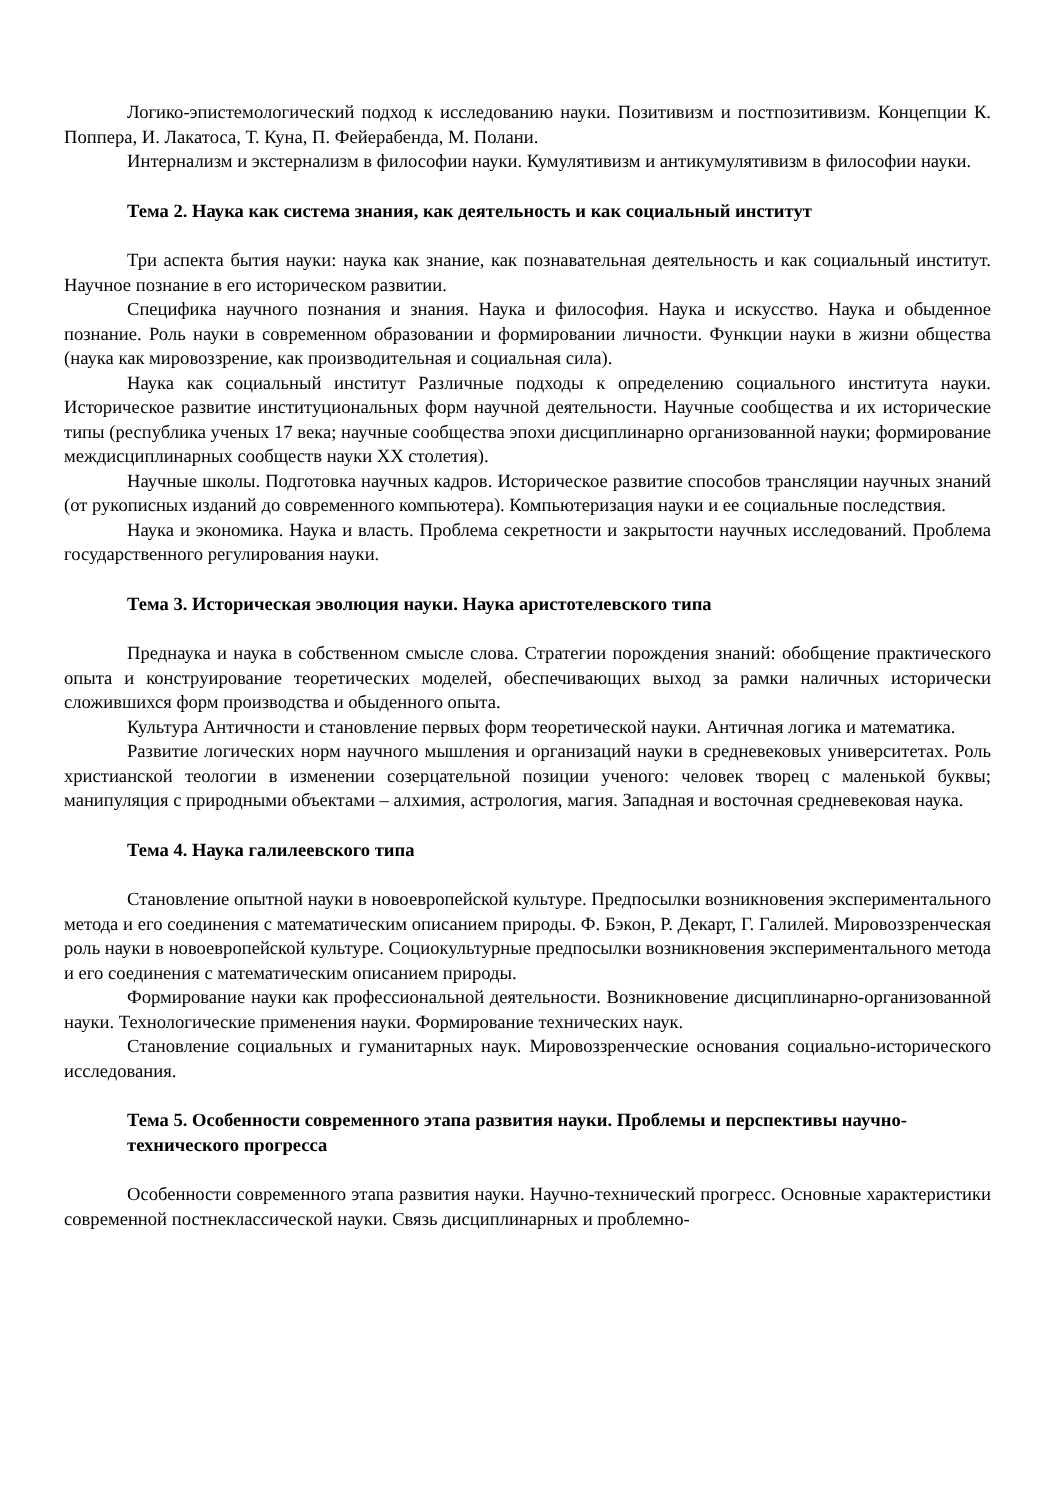Логико-эпистемологический подход к исследованию науки. Позитивизм и постпозитивизм. Концепции К. Поппера, И. Лакатоса, Т. Куна, П. Фейерабенда, М. Полани.
Интернализм и экстернализм в философии науки. Кумулятивизм и антикумулятивизм в философии науки.
Тема 2. Наука как система знания, как деятельность и как социальный институт
Три аспекта бытия науки: наука как знание, как познавательная деятельность и как социальный институт. Научное познание в его историческом развитии.
Специфика научного познания и знания. Наука и философия. Наука и искусство. Наука и обыденное познание. Роль науки в современном образовании и формировании личности. Функции науки в жизни общества (наука как мировоззрение, как производительная и социальная сила).
Наука как социальный институт Различные подходы к определению социального института науки. Историческое развитие институциональных форм научной деятельности. Научные сообщества и их исторические типы (республика ученых 17 века; научные сообщества эпохи дисциплинарно организованной науки; формирование междисциплинарных сообществ науки XX столетия).
Научные школы. Подготовка научных кадров. Историческое развитие способов трансляции научных знаний (от рукописных изданий до современного компьютера). Компьютеризация науки и ее социальные последствия.
Наука и экономика. Наука и власть. Проблема секретности и закрытости научных исследований. Проблема государственного регулирования науки.
Тема 3. Историческая эволюция науки. Наука аристотелевского типа
Преднаука и наука в собственном смысле слова. Стратегии порождения знаний: обобщение практического опыта и конструирование теоретических моделей, обеспечивающих выход за рамки наличных исторически сложившихся форм производства и обыденного опыта.
Культура Античности и становление первых форм теоретической науки. Античная логика и математика.
Развитие логических норм научного мышления и организаций науки в средневековых университетах. Роль христианской теологии в изменении созерцательной позиции ученого: человек творец с маленькой буквы; манипуляция с природными объектами – алхимия, астрология, магия. Западная и восточная средневековая наука.
Тема 4. Наука галилеевского типа
Становление опытной науки в новоевропейской культуре. Предпосылки возникновения экспериментального метода и его соединения с математическим описанием природы. Ф. Бэкон, Р. Декарт, Г. Галилей. Мировоззренческая роль науки в новоевропейской культуре. Социокультурные предпосылки возникновения экспериментального метода и его соединения с математическим описанием природы.
Формирование науки как профессиональной деятельности. Возникновение дисциплинарно-организованной науки. Технологические применения науки. Формирование технических наук.
Становление социальных и гуманитарных наук. Мировоззренческие основания социально-исторического исследования.
Тема 5. Особенности современного этапа развития науки. Проблемы и перспективы научно-технического прогресса
Особенности современного этапа развития науки. Научно-технический прогресс. Основные характеристики современной постнеклассической науки. Связь дисциплинарных и проблемно-